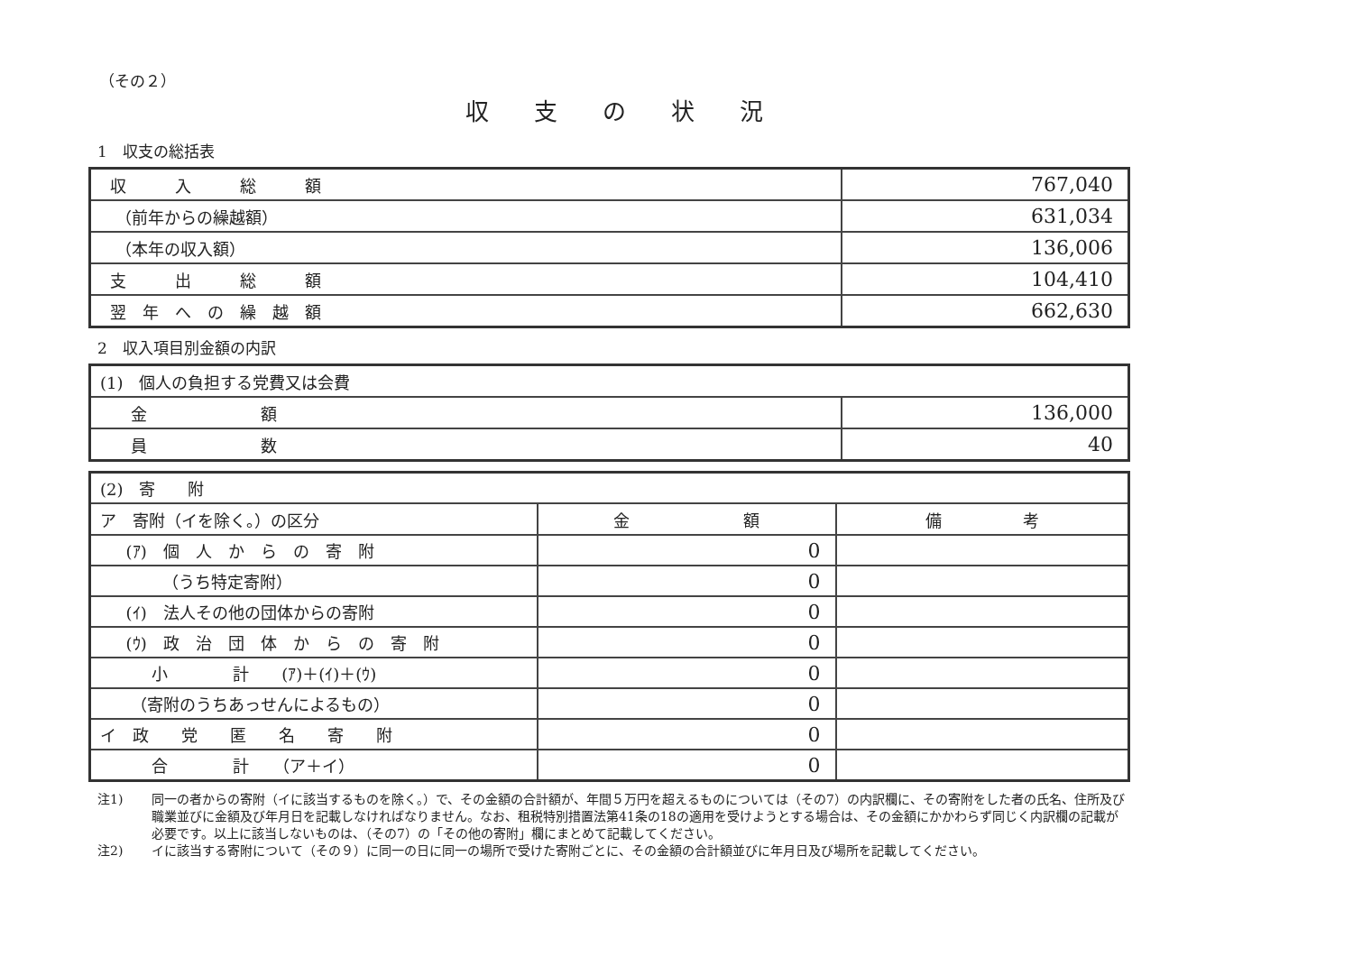（その２）
収支の状況
1　収支の総括表
| 収 入 総 額 | 767,040 |
| （前年からの繰越額） | 631,034 |
| （本年の収入額） | 136,006 |
| 支 出 総 額 | 104,410 |
| 翌 年 へ の 繰 越 額 | 662,630 |
2　収入項目別金額の内訳
| (1) 個人の負担する党費又は会費 | |
| 金 額 | 136,000 |
| 員 数 | 40 |
| (2) 寄 附 | | |
| ア 寄附（イを除く。）の区分 | 金 額 | 備 考 |
| (ｱ) 個 人 か ら の 寄 附 | 0 | |
| （うち特定寄附） | 0 | |
| (ｲ) 法人その他の団体からの寄附 | 0 | |
| (ｳ) 政 治 団 体 か ら の 寄 附 | 0 | |
| 小 計 (ｱ)＋(ｲ)＋(ｳ) | 0 | |
| （寄附のうちあっせんによるもの） | 0 | |
| イ 政 党 匿 名 寄 附 | 0 | |
| 合 計 （ア＋イ） | 0 | |
注1) 同一の者からの寄附（イに該当するものを除く。）で、その金額の合計額が、年間５万円を超えるものについては（その7）の内訳欄に、その寄附をした者の氏名、住所及び職業並びに金額及び年月日を記載しなければなりません。なお、租税特別措置法第41条の18の適用を受けようとする場合は、その金額にかかわらず同じく内訳欄の記載が必要です。以上に該当しないものは、（その7）の「その他の寄附」欄にまとめて記載してください。
注2) イに該当する寄附について（その９）に同一の日に同一の場所で受けた寄附ごとに、その金額の合計額並びに年月日及び場所を記載してください。